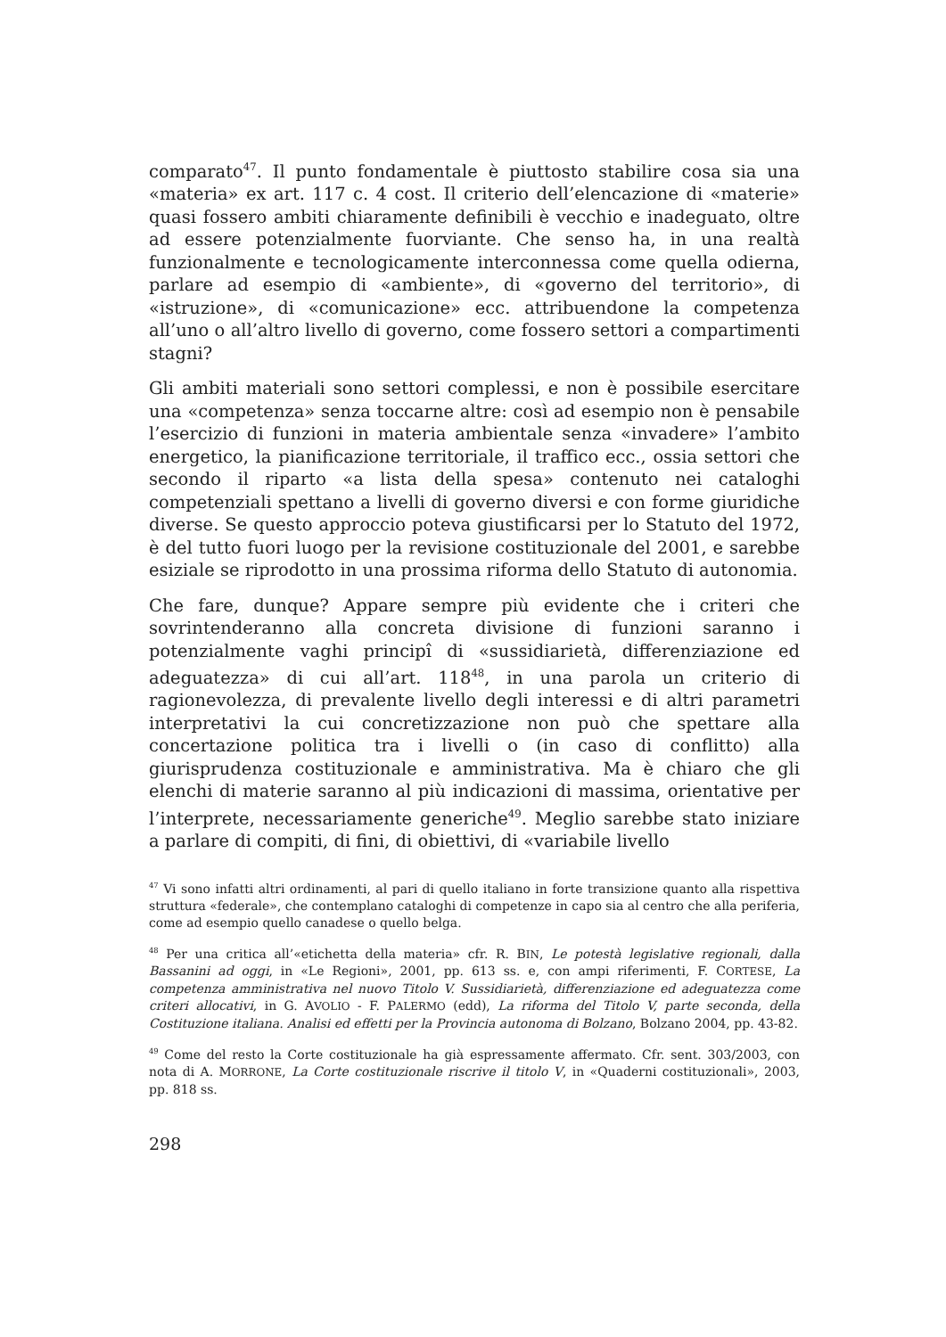comparato<sup>47</sup>. Il punto fondamentale è piuttosto stabilire cosa sia una «materia» ex art. 117 c. 4 cost. Il criterio dell’elencazione di «materie» quasi fossero ambiti chiaramente definibili è vecchio e inadeguato, oltre ad essere potenzialmente fuorviante. Che senso ha, in una realtà funzionalmente e tecnologicamente interconnessa come quella odierna, parlare ad esempio di «ambiente», di «governo del territorio», di «istruzione», di «comunicazione» ecc. attribuendone la competenza all’uno o all’altro livello di governo, come fossero settori a compartimenti stagni?
Gli ambiti materiali sono settori complessi, e non è possibile esercitare una «competenza» senza toccarne altre: così ad esempio non è pensabile l’esercizio di funzioni in materia ambientale senza «invadere» l’ambito energetico, la pianificazione territoriale, il traffico ecc., ossia settori che secondo il riparto «a lista della spesa» contenuto nei cataloghi competenziali spettano a livelli di governo diversi e con forme giuridiche diverse. Se questo approccio poteva giustificarsi per lo Statuto del 1972, è del tutto fuori luogo per la revisione costituzionale del 2001, e sarebbe esiziale se riprodotto in una prossima riforma dello Statuto di autonomia.
Che fare, dunque? Appare sempre più evidente che i criteri che sovrintenderanno alla concreta divisione di funzioni saranno i potenzialmente vaghi principî di «sussidiarietà, differenziazione ed adeguatezza» di cui all’art. 118<sup>48</sup>, in una parola un criterio di ragionevolezza, di prevalente livello degli interessi e di altri parametri interpretativi la cui concretizzazione non può che spettare alla concertazione politica tra i livelli o (in caso di conflitto) alla giurisprudenza costituzionale e amministrativa. Ma è chiaro che gli elenchi di materie saranno al più indicazioni di massima, orientative per l’interprete, necessariamente generiche<sup>49</sup>. Meglio sarebbe stato iniziare a parlare di compiti, di fini, di obiettivi, di «variabile livello
<sup>47</sup> Vi sono infatti altri ordinamenti, al pari di quello italiano in forte transizione quanto alla rispettiva struttura «federale», che contemplano cataloghi di competenze in capo sia al centro che alla periferia, come ad esempio quello canadese o quello belga.
<sup>48</sup> Per una critica all’«etichetta della materia» cfr. R. BIN, Le potestà legislative regionali, dalla Bassanini ad oggi, in «Le Regioni», 2001, pp. 613 ss. e, con ampi riferimenti, F. CORTESE, La competenza amministrativa nel nuovo Titolo V. Sussidiarietà, differenziazione ed adeguatezza come criteri allocativi, in G. AVOLIO - F. PALERMO (edd), La riforma del Titolo V, parte seconda, della Costituzione italiana. Analisi ed effetti per la Provincia autonoma di Bolzano, Bolzano 2004, pp. 43-82.
<sup>49</sup> Come del resto la Corte costituzionale ha già espressamente affermato. Cfr. sent. 303/2003, con nota di A. MORRONE, La Corte costituzionale riscrive il titolo V, in «Quaderni costituzionali», 2003, pp. 818 ss.
298